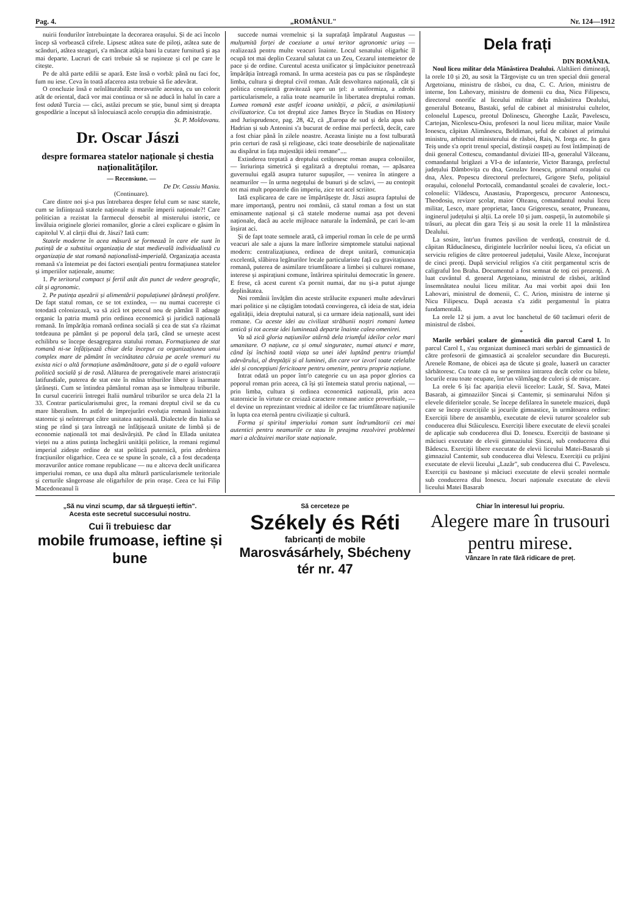Pag. 4. „ROMÂNUL" Nr. 124—1912
nuirii fondurilor întrebuințate la decorarea orașului. Și de aci încolo încep să vorbească cifrele. Lipsesc atâtea sute de piloți, atâtea sute de scânduri, atâtea steaguri, s'a mâncat atâția bani la cutare furnitură și așa mai departe. Lucruri de cari trebuie să se rușineze și cel pe care le citește.
Pe de altă parte edilii se apară. Este însă o vorbă: până nu faci foc, fum nu iese. Ceva în toată afacerea asta trebuie să fie adevărat.
O concluzie însă e neînlăturabilă: moravurile acestea, cu un colorit atât de oriental, dacă vor mai continua or să ne aducă în halul în care a fost odată Turcia — căci, astăzi precum se știe, bunul simț și dreapta gospodărie a început să înlocuiască acolo corupția din administrație.
Șt. P. Moldovanu.
Dr. Oscar Jászi
despre formarea statelor naționale și chestia naționalităților.
— Recensiune. —
De Dr. Cassiu Maniu.
(Continuare).
Care dintre noi și-a pus întrebarea despre felul cum se nasc statele, cum se înființează statele naționale și marile imperii naționale?! Care politician a rezistat la farmecul deosebit al misterului istoric, ce învăluia originele gloriei romanilor, glorie a cărei explicare o găsim în capitolul V. al cărții dlui dr. Jászi? Iată cum:
Statele moderne în acea măsură se formează în care ele sunt în putință de a substitui organizația de stat medievală individualistă cu organizația de stat romană naționalistă-imperială. Organizația aceasta romană s'a întemeiat pe doi factori esențiali pentru formațiunea statelor și imperiilor naționale, anume:
1. Pe teritorul compact și fertil atât din punct de vedere geografic, cât și agronomic.
2. Pe putința așezării și alimentării populațiunei țărănești prolifere. De fapt statul roman, ce se tot extindea, — nu numai cucerește ci totodată colonizează, va să zică tot petecul nou de pământ îl adauge organic la patria mumă prin ordinea economică și juridică națională romană. In împărăția romană ordinea socială și cea de stat s'a răzimat totdeauna pe pământ și pe poporul dela țară, când se urnește acest echilibru se începe desagregarea statului roman. Formațiunea de stat romană ni-se înfățișează chiar dela început ca organizațiunea unui complex mare de pământ în vecinătatea căruia pe acele vremuri nu exista nici o altă formațiune asămănătoare, gata și de o egală valoare politică socială și de rasă. Alăturea de prerogativele marei aristocrații latifundiale, puterea de stat este în mâna triburilor libere și înarmate țărănești. Cum se întindea pământul roman așa se înmulțeau triburile. In cursul cuceririi întregei Italii numărul triburilor se urca dela 21 la 33. Contrar particularismului grec, la romani dreptul civil se da cu mare liberalism. In astfel de împrejurări evoluția romană înaintează statornic și neîntrerupt către unitatea națională. Dialectele din Italia se sting pe rând și țara întreagă ne înfățișează unitate de limbă și de economie națională tot mai desăvârșită. Pe când în Ellada unitatea vieței nu a atins putința închegării unității politice, la romani regimul imperial zidește ordine de stat politică puternică, prin zdrobirea fracțiunilor oligarhice. Ceea ce se spune în școale, că a fost decadența moravurilor antice romane republicane — nu e altceva decât unificarea imperiului roman, ce una după alta mătură particularismele teritoriale și certurile sângeroase ale oligarhilor de prin orașe. Ceea ce lui Filip Macedoneanul îi
succede numai vremelnic și la suprafață împăratul Augustus — mulțumită forței de coeziune a unui teritor agronomic uriaș — realizează pentru multe veacuri înainte. Locul senatului oligarhic îl ocupă tot mai deplin Cezarul salutat ca un Zeu, Cezarul intemeietor de pace și de ordine. Curentul acesta unificator și împăciuitor penetrează împărăția întreagă romană. In urma acesteia pas cu pas se răspândește limba, cultura și dreptul civil roman. Atât desvoltarea națională, cât și politica conștientă gravitează spre un țel: a uniformiza, a zdrobi particularismele, a ralia toate neamurile în libertatea dreptului roman. Lumea romană este astfel icoana unității, a păcii, a asimilațiunii civilizatorice. Cu tot dreptul zice James Bryce în Studias on History and Jurisprudence, pag. 28, 42, că „Europa de sud și dela apus sub Hadrian și sub Antonini s'a bucurat de ordine mai perfectă, decât, care a fost chiar până în zilele noastre. Aceasta liniște nu a fost tulburată prin certuri de rasă și religioase, căci toate deosebirile de naționalitate au dispărut in fața majestății ideii romane"....
Extinderea treptată a dreptului cetățenesc roman asupra coloniilor, — înriurința simetrică și egalitară a dreptului roman, — apăsarea guvernului egală asupra tuturor supușilor, — venirea în atingere a neamurilor — în urma negoțului de bunuri și de sclavi, — au contopit tot mai mult popoarele din imperiu, zice tot acel scriitor.
Iată explicarea de care ne împărtășește dr. Jászi asupra faptului de mare importanță, pentru noi românii, că statul roman a fost un stat eminamente național și că statele moderne numai așa pot deveni naționale, dacă au acele mijloace naturale la îndemână, pe cari le-am înșirat aci.
Și de fapt toate semnele arată, că imperiul roman în cele de pe urmă veacuri ale sale a ajuns la mare înflorire simptomele statului național modern: centralizațiunea, ordinea de drept unitară, comunicația excelentă, slăbirea legăturilor locale particulariste față cu gravitațiunea romană, puterea de asimilare triumfătoare a limbei și culturei romane, interese și aspirațiuni comune, întărirea spiritului democratic în genere. E frese, că acest curent s'a pornit numai, dar nu și-a putut ajunge deplinătatea.
Noi românii învățăm din aceste strălucite expuneri multe adevăruri mari politice și ne câștigăm totodată convingerea, că ideia de stat, ideia egalității, ideia dreptului natural, și ca urmare ideia națională, sunt idei romane. Cu aceste idei au civilizat străbunii noștri romani lumea antică și tot aceste idei luminează departe înainte calea omenirei.
Va să zică gloria națiunilor atârnă dela triumful ideilor celor mari umanitare. O națiune, ca și omul singuratec, numai atunci e mare, când își închină toată viața sa unei idei luptând pentru triumful adevărului, al dreptății și al luminei, din care vor izvorî toate celelalte idei și concepțiuni fericitoare pentru omenire, pentru propria națiune.
Intrat odată un popor într'o categorie cu un așa popor glorios ca poporul roman prin aceea, că își ști întemeia statul proriu național, — prin limba, cultura și ordinea economică națională, prin acea statornicie în virtute ce creiază caractere romane antice proverbiale, — el devine un reprezintant vrednic al ideilor ce fac triumfătoare națiunile în lupta cea eternă pentru civilizație și cultură.
Forma și spiritul imperiului roman sunt îndrumătorii cei mai autentici pentru neamurile ce stau în preajma rezolvirei problemei mari a alcătuirei marilor state naționale.
Dela frați
DIN ROMÂNIA.
Noul liceu militar dela Mănăstirea Dealului. Alaltăieri dimineață, la orele 10 și 20, au sosit la Târgoviște cu un tren special dnii general Argetoianu, ministru de răsboi, cu dna, C. C. Arion, ministru de interne, Ion Lahovary, ministru de domenii cu dna, Nicu Filipescu, directorul onorific al liceului militar dela mănăstirea Dealului, generalul Boteanu, Bastaki, șeful de cabinet al ministrului cultelor, colonelul Lupescu, preotul Dolinescu, Gheorghe Lazăr, Pavelescu, Cartojan, Nicolescu-Osiu, profesori la noul liceu militar, maior Vasile Ionescu, căpitan Alimănescu, Beldiman, șeful de cabinet al primului ministru, arhitectul ministerului de răsboi, Rais, N. Iorga etc. In gara Teiș unde s'a oprit trenul special, distinșii oaspeți au fost întâmpinați de dnii general Cottescu, comandantul diviziei III-a, generalul Vălceanu, comandantul brigăzei a VI-a de infanterie, Victor Baranga, prefectul județului Dâmbovița cu dna, Gonzlav Ionescu, primarul orașului cu dna, Alex. Popescu directorul prefecturei, Grigore Ștefu, polițaiul orașului, colonelul Portocală, comandantul școalei de cavalerie, loct.-colonelii: Vlădescu, Anastasiu, Praporgescu, procuror Antonescu, Theodosiu, revizor școlar, maior Olteanu, comandantul noului liceu militar, Lesco, mare proprietar, Iancu Grigorescu, senator, Pruneanu, inginerul județului și alții. La orele 10 și jum. oaspeții, în automobile și trăsuri, au plecat din gara Teiș și au sosit la orele 11 la mănăstirea Dealului.
La sosire, într'un frumos pavilion de verdeață, construit de d. căpitan Răducănescu, dirigintele lucrărilor noului liceu, s'a oficiat un serviciu religios de către protoereul județului, Vasile Alexe, înconjurat de cinci preoți. După serviciul religios s'a citit pergamentul scris de caligraful Ion Braha. Documentul a fost semnat de toți cei prezenți. A luat cuvântul d. general Argetoianu, ministrul de răsboi, arătând însemnătatea noului liceu militar. Au mai vorbit apoi dnii Ion Lahovari, ministrul de domenii, C. C. Arion, ministru de interne și Nicu Filipescu. După aceasta s'a zidit pergamentul în piatra fundamentală.
La orele 12 și jum. a avut loc banchetul de 60 tacâmuri oferit de ministrul de răsboi.
*
Marile serbări școlare de gimnastică din parcul Carol I. In parcul Carol I., s'au organizat duminecă mari serbări de gimnastică de către profesorii de gimnastică ai școalelor secundare din București. Arenele Romane, de obicei așa de tăcute și goale, luaseră un caracter sărbătoresc. Cu toate că nu se permitea intrarea decât celor cu bilete, locurile erau toate ocupate, într'un vălmășag de culori și de mișcare.
La orele 6 își fac apariția elevii liceelor: Lazăr, Sf. Sava, Matei Basarab, ai gimnaziilor Șincai și Cantemir, și seminarului Nifon și elevele diferitelor școale. Se începe defilarea în sunetele muzicei, după care se încep exercițiile și jocurile gimnastice, în următoarea ordine: Exerciții libere de ansamblu, executate de elevii tuturor școalelor sub conducerea dlui Stăiculescu. Exerciții libere executate de elevii școalei de aplicație sub conducerea dlui D. Ionescu. Exerciții de bastoane și măciuci executate de elevii gimnaziului Șincai, sub conducerea dlui Bădescu. Exerciții libere executate de elevii liceului Matei-Basarab și gimnaziul Cantemir, sub conducerea dlui Velescu. Exerciții cu prăjini executate de elevii liceului „Lazăr", sub conducerea dlui C. Pavelescu. Exerciții cu bastoane și măciuci executate de elevii școalei normale sub conducerea dlui Ionescu. Jocuri naționale executate de elevii liceului Matei Basarab
„Să nu vinzi scump, dar să târguești ieftin".
Acesta este secretul succesului nostru.
Cui îi trebuiesc dar
mobile frumoase, ieftine și bune
Să cerceteze pe
Székely és Réti
fabricanți de mobile
Marosvásárhely, Sbécheny tér nr. 47
Chiar în interesul lui propriu.
Alegere mare în trusouri pentru mirese.
Vânzare în rate fără ridicare de preț.